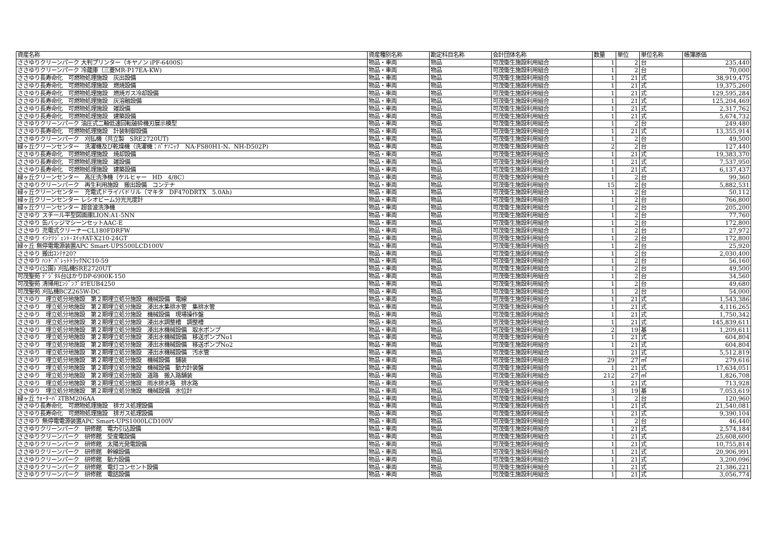| 資産名称 | 資産種別名称 | 勘定科目名称 | 会計団体名称 | 数量 | 単位 | 単位名称 | 帳簿原価 |
| --- | --- | --- | --- | --- | --- | --- | --- |
| ささゆりクリーンパーク 大判プリンター（キヤノン iPF-6400S） | 物品・車両 | 物品 | 可茂衛生施設利用組合 | 1 | 2 | 台 | 235,440 |
| ささゆりクリーンパーク 冷蔵庫（三菱MR-P17EA-KW) | 物品・車両 | 物品 | 可茂衛生施設利用組合 | 1 | 2 | 台 | 70,000 |
| ささゆり長寿命化 可燃物処理施設 灰出設備 | 物品・車両 | 物品 | 可茂衛生施設利用組合 | 1 | 21 | 式 | 38,919,475 |
| ささゆり長寿命化 可燃物処理施設 燃焼設備 | 物品・車両 | 物品 | 可茂衛生施設利用組合 | 1 | 21 | 式 | 19,375,260 |
| ささゆり長寿命化 可燃物処理施設 燃焼ガス冷却設備 | 物品・車両 | 物品 | 可茂衛生施設利用組合 | 1 | 21 | 式 | 129,595,284 |
| ささゆり長寿命化 可燃物処理施設 灰溶融設備 | 物品・車両 | 物品 | 可茂衛生施設利用組合 | 1 | 21 | 式 | 125,204,469 |
| ささゆり長寿命化 可燃物処理施設 雑設備 | 物品・車両 | 物品 | 可茂衛生施設利用組合 | 1 | 21 | 式 | 2,317,762 |
| ささゆり長寿命化 可燃物処理施設 建築設備 | 物品・車両 | 物品 | 可茂衛生施設利用組合 | 1 | 21 | 式 | 5,674,732 |
| ささゆりクリーンパーク 油圧式二軸低速回転破砕機刃展示模型 | 物品・車両 | 物品 | 可茂衛生施設利用組合 | 1 | 2 | 台 | 249,480 |
| ささゆり長寿命化 可燃物処理施設 計装制御設備 | 物品・車両 | 物品 | 可茂衛生施設利用組合 | 1 | 21 | 式 | 13,355,914 |
| ささゆりクリーンパーク 刈払機（共立製 SRE2720UT) | 物品・車両 | 物品 | 可茂衛生施設利用組合 | 1 | 2 | 台 | 49,500 |
| 緑ヶ丘クリーンセンター 洗濯機及び乾燥機（洗濯機：ﾊﾟﾅｿﾆｯｸ NA-FS80H1-N、NH-D502P) | 物品・車両 | 物品 | 可茂衛生施設利用組合 | 2 | 2 | 台 | 127,440 |
| ささゆり長寿命化 可燃物処理施設 焼却設備 | 物品・車両 | 物品 | 可茂衛生施設利用組合 | 1 | 21 | 式 | 19,383,370 |
| ささゆり長寿命化 可燃物処理施設 雑設備 | 物品・車両 | 物品 | 可茂衛生施設利用組合 | 1 | 21 | 式 | 7,537,950 |
| ささゆり長寿命化 可燃物処理施設 建築設備 | 物品・車両 | 物品 | 可茂衛生施設利用組合 | 1 | 21 | 式 | 6,137,437 |
| 緑ヶ丘クリーンセンター 高圧洗浄機（ケルヒャー HD 4/8C） | 物品・車両 | 物品 | 可茂衛生施設利用組合 | 1 | 2 | 台 | 99,360 |
| ささゆりクリーンパーク 再生利用施設 搬出設備 コンテナ | 物品・車両 | 物品 | 可茂衛生施設利用組合 | 15 | 2 | 台 | 5,882,531 |
| 緑ヶ丘クリーンセンター 充電式ドライバドリル（マキタ DF470DRTX 5.0Ah) | 物品・車両 | 物品 | 可茂衛生施設利用組合 | 1 | 2 | 台 | 50,112 |
| 緑ヶ丘クリーンセンター レシオビーム分光光度計 | 物品・車両 | 物品 | 可茂衛生施設利用組合 | 1 | 2 | 台 | 766,800 |
| 緑ヶ丘クリーンセンター 超音波洗浄機 | 物品・車両 | 物品 | 可茂衛生施設利用組合 | 1 | 2 | 台 | 205,200 |
| ささゆり スチール平型図面庫LION:A1-5NN | 物品・車両 | 物品 | 可茂衛生施設利用組合 | 1 | 2 | 台 | 77,760 |
| ささゆり 缶バッジマシーンセットAAC-E | 物品・車両 | 物品 | 可茂衛生施設利用組合 | 1 | 2 | 台 | 172,800 |
| ささゆり 充電式クリーナーCL180FDRFW | 物品・車両 | 物品 | 可茂衛生施設利用組合 | 1 | 2 | 台 | 27,972 |
| ささゆり ｲﾝﾃﾘｼﾞｪﾝﾄ･ｽｲｯﾁAT-X210-24GT | 物品・車両 | 物品 | 可茂衛生施設利用組合 | 1 | 2 | 台 | 172,800 |
| 緑ヶ丘 無停電電源装置APC Smart-UPS500LCD100V | 物品・車両 | 物品 | 可茂衛生施設利用組合 | 1 | 2 | 台 | 25,920 |
| ささゆり 搬出ｺﾝﾃﾅ20? | 物品・車両 | 物品 | 可茂衛生施設利用組合 | 1 | 2 | 台 | 2,030,400 |
| ささゆり ﾊﾝﾄﾞﾊﾟﾚｯﾄﾄﾗｯｸNC10-59 | 物品・車両 | 物品 | 可茂衛生施設利用組合 | 1 | 2 | 台 | 56,160 |
| ささゆり(公園) 刈払機SRE2720UT | 物品・車両 | 物品 | 可茂衛生施設利用組合 | 1 | 2 | 台 | 49,500 |
| 可茂聖苑 ﾃﾞｼﾞﾀﾙ台はかりDP-6900K-150 | 物品・車両 | 物品 | 可茂衛生施設利用組合 | 1 | 2 | 台 | 34,560 |
| 可茂聖苑 清掃用ｴﾝｼﾞﾝﾌﾞﾛﾜEUB4250 | 物品・車両 | 物品 | 可茂衛生施設利用組合 | 1 | 2 | 台 | 49,680 |
| 可茂聖苑 刈払機BCZ265W-DC | 物品・車両 | 物品 | 可茂衛生施設利用組合 | 1 | 2 | 台 | 54,000 |
| ささゆり 埋立処分地施設 第２期埋立処分施設 機械設備 電線 | 物品・車両 | 物品 | 可茂衛生施設利用組合 | 1 | 21 | 式 | 1,543,386 |
| ささゆり 埋立処分地施設 第２期埋立処分施設 浸出水集排水管 集排水管 | 物品・車両 | 物品 | 可茂衛生施設利用組合 | 1 | 21 | 式 | 4,116,265 |
| ささゆり 埋立処分地施設 第２期埋立処分施設 機械設備 現場操作盤 | 物品・車両 | 物品 | 可茂衛生施設利用組合 | 1 | 21 | 式 | 1,750,342 |
| ささゆり 埋立処分地施設 第２期埋立処分施設 浸出水調整槽 調整槽 | 物品・車両 | 物品 | 可茂衛生施設利用組合 | 1 | 21 | 式 | 145,839,611 |
| ささゆり 埋立処分地施設 第２期埋立処分施設 浸出水機械設備 取水ポンプ | 物品・車両 | 物品 | 可茂衛生施設利用組合 | 2 | 19 | 基 | 1,209,611 |
| ささゆり 埋立処分地施設 第２期埋立処分施設 浸出水機械設備 移送ポンプNo1 | 物品・車両 | 物品 | 可茂衛生施設利用組合 | 1 | 21 | 式 | 604,804 |
| ささゆり 埋立処分地施設 第２期埋立処分施設 浸出水機械設備 移送ポンプNo2 | 物品・車両 | 物品 | 可茂衛生施設利用組合 | 1 | 21 | 式 | 604,804 |
| ささゆり 埋立処分地施設 第２期埋立処分施設 浸出水機械設備 汚水管 | 物品・車両 | 物品 | 可茂衛生施設利用組合 | 1 | 21 | 式 | 5,512,819 |
| ささゆり 埋立処分地施設 第２期埋立処分施設 機械設備 舗装 | 物品・車両 | 物品 | 可茂衛生施設利用組合 | 29 | 27 | ㎡ | 279,616 |
| ささゆり 埋立処分地施設 第２期埋立処分施設 機械設備 動力計装盤 | 物品・車両 | 物品 | 可茂衛生施設利用組合 | 1 | 21 | 式 | 17,634,051 |
| ささゆり 埋立処分地施設 第２期埋立処分施設 道路 搬入路舗装 | 物品・車両 | 物品 | 可茂衛生施設利用組合 | 212 | 27 | ㎡ | 1,826,708 |
| ささゆり 埋立処分地施設 第２期埋立処分施設 雨水排水路 排水路 | 物品・車両 | 物品 | 可茂衛生施設利用組合 | 1 | 21 | 式 | 713,928 |
| ささゆり 埋立処分地施設 第２期埋立処分施設 機械設備 水位計 | 物品・車両 | 物品 | 可茂衛生施設利用組合 | 3 | 19 | 基 | 7,053,619 |
| 緑ヶ丘 ｳｫｰﾀｰﾊﾞｽTBM206AA | 物品・車両 | 物品 | 可茂衛生施設利用組合 | 1 | 2 | 台 | 120,960 |
| ささゆり長寿命化 可燃物処理施設 排ガス処理設備 | 物品・車両 | 物品 | 可茂衛生施設利用組合 | 1 | 21 | 式 | 21,540,081 |
| ささゆり長寿命化 可燃物処理施設 排ガス処理設備 | 物品・車両 | 物品 | 可茂衛生施設利用組合 | 1 | 21 | 式 | 9,390,104 |
| ささゆり 無停電電源装置APC Smart-UPS1000LCD100V | 物品・車両 | 物品 | 可茂衛生施設利用組合 | 1 | 2 | 台 | 46,440 |
| ささゆりクリーンパーク 研修館 電力引込設備 | 物品・車両 | 物品 | 可茂衛生施設利用組合 | 1 | 21 | 式 | 2,574,184 |
| ささゆりクリーンパーク 研修館 受変電設備 | 物品・車両 | 物品 | 可茂衛生施設利用組合 | 1 | 21 | 式 | 25,608,600 |
| ささゆりクリーンパーク 研修館 太陽光発電設備 | 物品・車両 | 物品 | 可茂衛生施設利用組合 | 1 | 21 | 式 | 10,755,814 |
| ささゆりクリーンパーク 研修館 幹線設備 | 物品・車両 | 物品 | 可茂衛生施設利用組合 | 1 | 21 | 式 | 20,906,991 |
| ささゆりクリーンパーク 研修館 動力設備 | 物品・車両 | 物品 | 可茂衛生施設利用組合 | 1 | 21 | 式 | 3,200,096 |
| ささゆりクリーンパーク 研修館 電灯コンセント設備 | 物品・車両 | 物品 | 可茂衛生施設利用組合 | 1 | 21 | 式 | 21,386,221 |
| ささゆりクリーンパーク 研修館 電話設備 | 物品・車両 | 物品 | 可茂衛生施設利用組合 | 1 | 21 | 式 | 3,056,774 |